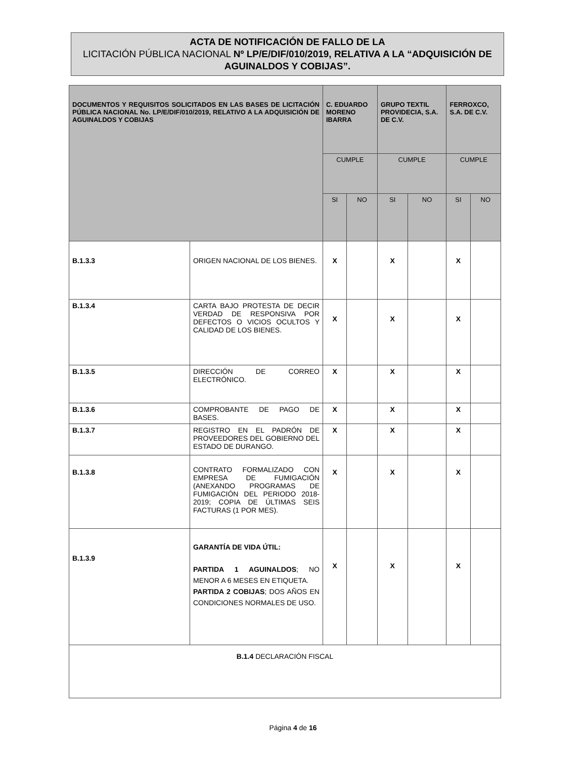ACTA DE NOTIFICACIÓN DE FALLO DE LA
LICITACIÓN PÚBLICA NACIONAL Nº LP/E/DIF/010/2019, RELATIVA A LA “ADQUISICIÓN DE AGUINALDOS Y COBIJAS”.
| DOCUMENTOS Y REQUISITOS SOLICITADOS EN LAS BASES DE LICITACIÓN PÚBLICA NACIONAL No. LP/E/DIF/010/2019, RELATIVO A LA ADQUISICIÓN DE AGUINALDOS Y COBIJAS | | C. EDUARDO MORENO IBARRA | | GRUPO TEXTIL PROVIDECIA, S.A. DE C.V. | | FERROXCO, S.A. DE C.V. | |
| --- | --- | --- | --- | --- | --- | --- | --- |
| | | CUMPLE | | CUMPLE | | CUMPLE | |
| | | SI | NO | SI | NO | SI | NO |
| B.1.3.3 | ORIGEN NACIONAL DE LOS BIENES. | X | | X | | X | |
| B.1.3.4 | CARTA BAJO PROTESTA DE DECIR VERDAD DE RESPONSIVA POR DEFECTOS O VICIOS OCULTOS Y CALIDAD DE LOS BIENES. | X | | X | | X | |
| B.1.3.5 | DIRECCIÓN DE CORREO ELECTRÓNICO. | X | | X | | X | |
| B.1.3.6 | COMPROBANTE DE PAGO DE BASES. | X | | X | | X | |
| B.1.3.7 | REGISTRO EN EL PADRÓN DE PROVEEDORES DEL GOBIERNO DEL ESTADO DE DURANGO. | X | | X | | X | |
| B.1.3.8 | CONTRATO FORMALIZADO CON EMPRESA DE FUMIGACIÓN (ANEXANDO PROGRAMAS DE FUMIGACIÓN DEL PERIODO 2018-2019; COPIA DE ÚLTIMAS SEIS FACTURAS (1 POR MES). | X | | X | | X | |
| B.1.3.9 | GARANTÍA DE VIDA ÚTIL: PARTIDA 1 AGUINALDOS ; NO MENOR A 6 MESES EN ETIQUETA. PARTIDA 2 COBIJAS ; DOS AÑOS EN CONDICIONES NORMALES DE USO. | X | | X | | X | |
| B.1.4 DECLARACIÓN FISCAL | | | | | | | |
Página 4 de 16